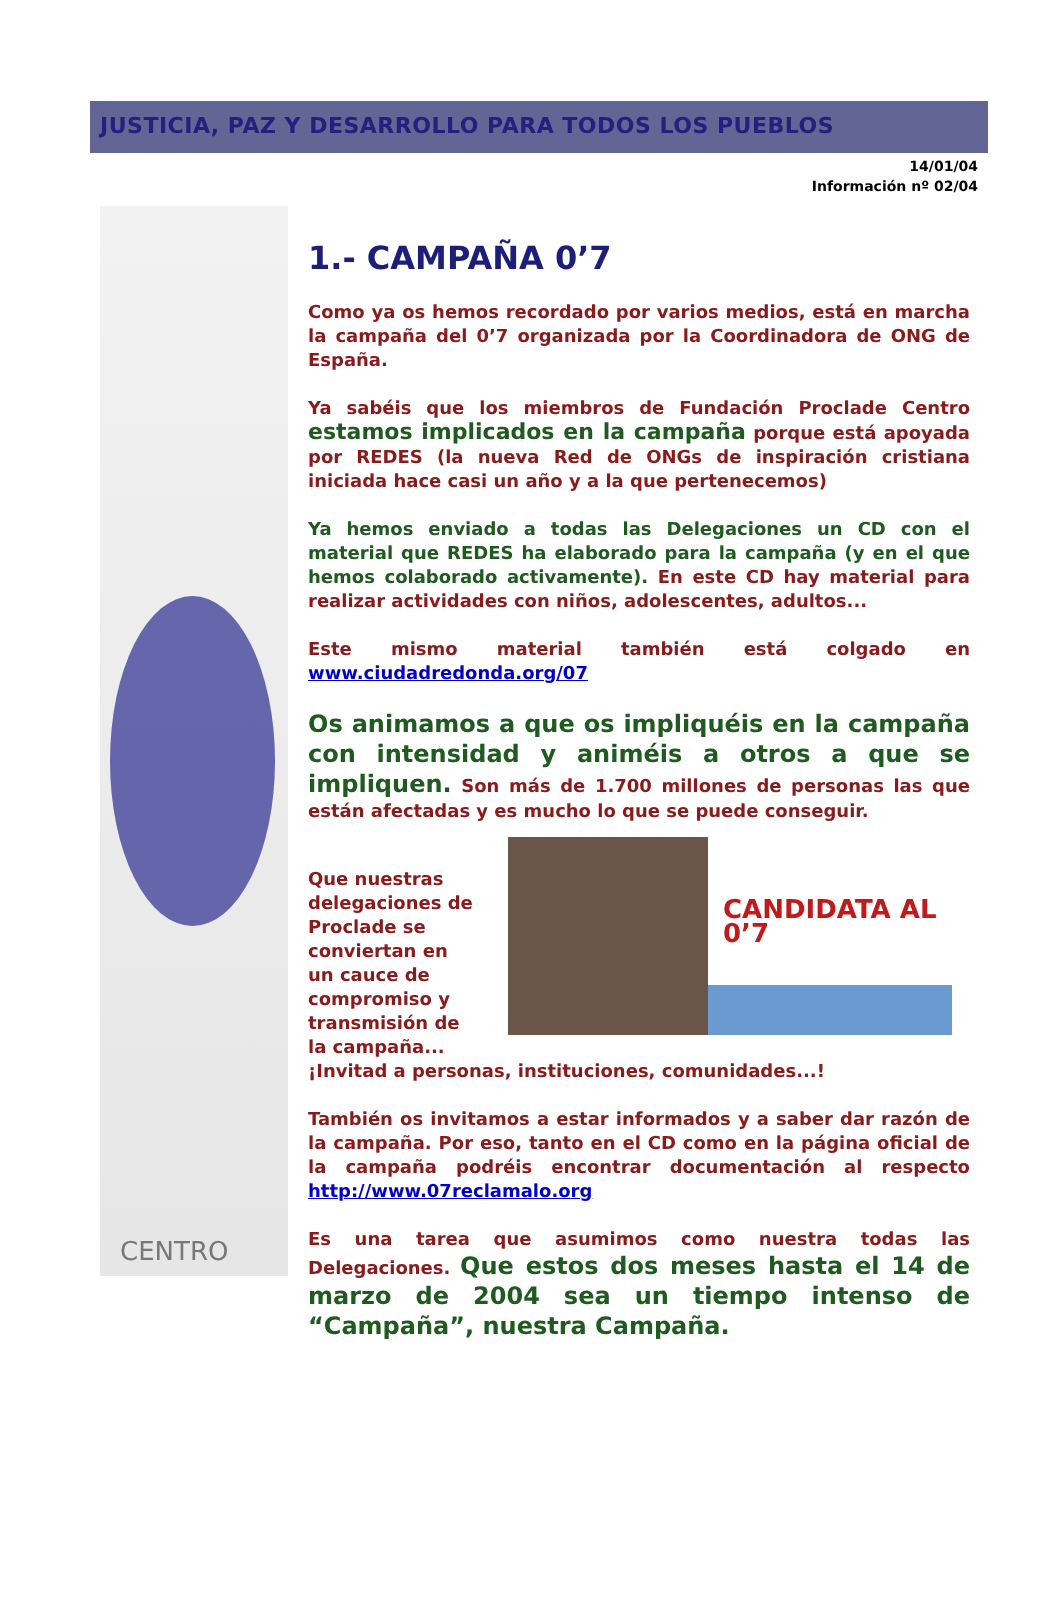JUSTICIA, PAZ Y DESARROLLO PARA TODOS LOS PUEBLOS
14/01/04
Información nº 02/04
CENTRO
1.- CAMPAÑA 0’7
Como ya os hemos recordado por varios medios, está en marcha la campaña del 0’7 organizada por la Coordinadora de ONG de España.
Ya sabéis que los miembros de Fundación Proclade Centro estamos implicados en la campaña porque está apoyada por REDES (la nueva Red de ONGs de inspiración cristiana iniciada hace casi un año y a la que pertenecemos)
Ya hemos enviado a todas las Delegaciones un CD con el material que REDES ha elaborado para la campaña (y en el que hemos colaborado activamente). En este CD hay material para realizar actividades con niños, adolescentes, adultos...
Este mismo material también está colgado en www.ciudadredonda.org/07
Os animamos a que os impliquéis en la campaña con intensidad y animéis a otros a que se impliquen. Son más de 1.700 millones de personas las que están afectadas y es mucho lo que se puede conseguir.
Que nuestras delegaciones de Proclade se conviertan en un cauce de compromiso y transmisión de la campaña...
CANDIDATA AL 0’7
¡Invitad a personas, instituciones, comunidades...!
También os invitamos a estar informados y a saber dar razón de la campaña. Por eso, tanto en el CD como en la página oficial de la campaña podréis encontrar documentación al respecto http://www.07reclamalo.org
Es una tarea que asumimos como nuestra todas las Delegaciones. Que estos dos meses hasta el 14 de marzo de 2004 sea un tiempo intenso de “Campaña”, nuestra Campaña.